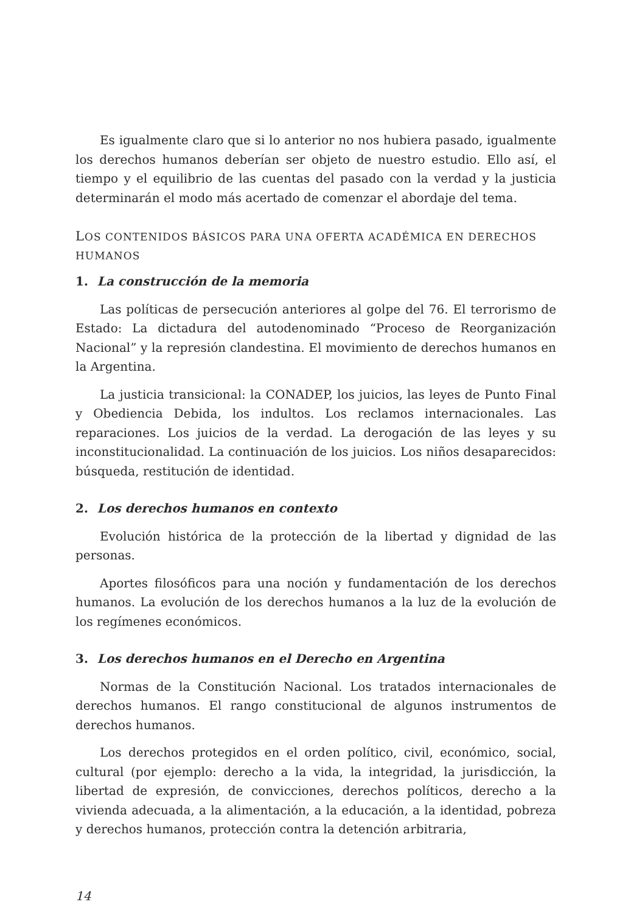Es igualmente claro que si lo anterior no nos hubiera pasado, igualmente los derechos humanos deberían ser objeto de nuestro estudio. Ello así, el tiempo y el equilibrio de las cuentas del pasado con la verdad y la justicia determinarán el modo más acertado de comenzar el abordaje del tema.
LOS CONTENIDOS BÁSICOS PARA UNA OFERTA ACADÉMICA EN DERECHOS HUMANOS
1. La construcción de la memoria
Las políticas de persecución anteriores al golpe del 76. El terrorismo de Estado: La dictadura del autodenominado “Proceso de Reorganización Nacional” y la represión clandestina. El movimiento de derechos humanos en la Argentina.
La justicia transicional: la CONADEP, los juicios, las leyes de Punto Final y Obediencia Debida, los indultos. Los reclamos internacionales. Las reparaciones. Los juicios de la verdad. La derogación de las leyes y su inconstitucionalidad. La continuación de los juicios. Los niños desaparecidos: búsqueda, restitución de identidad.
2. Los derechos humanos en contexto
Evolución histórica de la protección de la libertad y dignidad de las personas.
Aportes filosóficos para una noción y fundamentación de los derechos humanos. La evolución de los derechos humanos a la luz de la evolución de los regímenes económicos.
3. Los derechos humanos en el Derecho en Argentina
Normas de la Constitución Nacional. Los tratados internacionales de derechos humanos. El rango constitucional de algunos instrumentos de derechos humanos.
Los derechos protegidos en el orden político, civil, económico, social, cultural (por ejemplo: derecho a la vida, la integridad, la jurisdicción, la libertad de expresión, de convicciones, derechos políticos, derecho a la vivienda adecuada, a la alimentación, a la educación, a la identidad, pobreza y derechos humanos, protección contra la detención arbitraria,
14